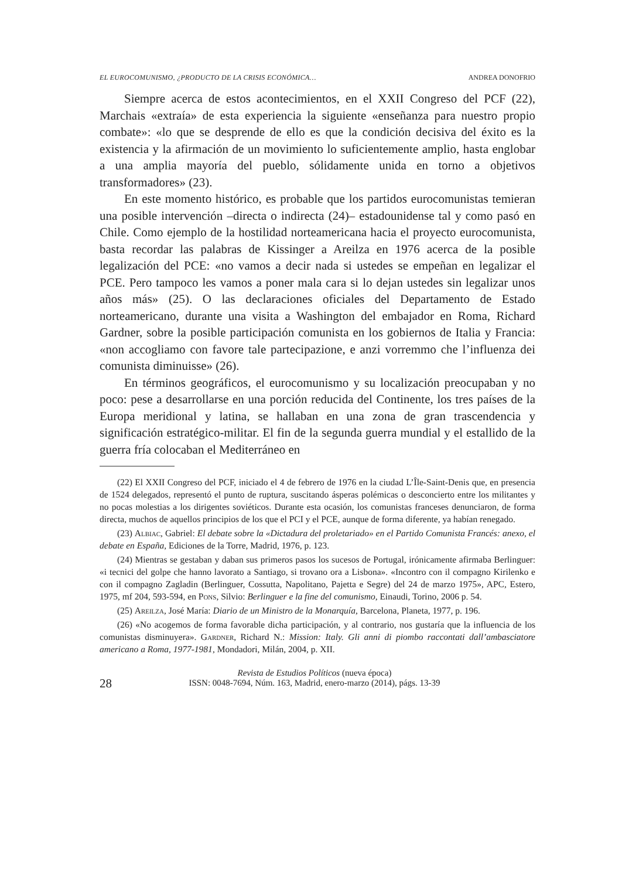EL EUROCOMUNISMO, ¿PRODUCTO DE LA CRISIS ECONÓMICA… ANDREA DONOFRIO
Siempre acerca de estos acontecimientos, en el XXII Congreso del PCF (22), Marchais «extraía» de esta experiencia la siguiente «enseñanza para nuestro propio combate»: «lo que se desprende de ello es que la condición decisiva del éxito es la existencia y la afirmación de un movimiento lo suficientemente amplio, hasta englobar a una amplia mayoría del pueblo, sólidamente unida en torno a objetivos transformadores» (23).
En este momento histórico, es probable que los partidos eurocomunistas temieran una posible intervención –directa o indirecta (24)– estadounidense tal y como pasó en Chile. Como ejemplo de la hostilidad norteamericana hacia el proyecto eurocomunista, basta recordar las palabras de Kissinger a Areilza en 1976 acerca de la posible legalización del PCE: «no vamos a decir nada si ustedes se empeñan en legalizar el PCE. Pero tampoco les vamos a poner mala cara si lo dejan ustedes sin legalizar unos años más» (25). O las declaraciones oficiales del Departamento de Estado norteamericano, durante una visita a Washington del embajador en Roma, Richard Gardner, sobre la posible participación comunista en los gobiernos de Italia y Francia: «non accogliamo con favore tale partecipazione, e anzi vorremmo che l’influenza dei comunista diminuisse» (26).
En términos geográficos, el eurocomunismo y su localización preocupaban y no poco: pese a desarrollarse en una porción reducida del Continente, los tres países de la Europa meridional y latina, se hallaban en una zona de gran trascendencia y significación estratégico-militar. El fin de la segunda guerra mundial y el estallido de la guerra fría colocaban el Mediterráneo en
(22) El XXII Congreso del PCF, iniciado el 4 de febrero de 1976 en la ciudad L’Île-Saint-Denis que, en presencia de 1524 delegados, representó el punto de ruptura, suscitando ásperas polémicas o desconcierto entre los militantes y no pocas molestias a los dirigentes soviéticos. Durante esta ocasión, los comunistas franceses denunciaron, de forma directa, muchos de aquellos principios de los que el PCI y el PCE, aunque de forma diferente, ya habían renegado.
(23) Albiac, Gabriel: El debate sobre la «Dictadura del proletariado» en el Partido Comunista Francés: anexo, el debate en España, Ediciones de la Torre, Madrid, 1976, p. 123.
(24) Mientras se gestaban y daban sus primeros pasos los sucesos de Portugal, irónicamente afirmaba Berlinguer: «i tecnici del golpe che hanno lavorato a Santiago, si trovano ora a Lisbona». «Incontro con il compagno Kirilenko e con il compagno Zagladin (Berlinguer, Cossutta, Napolitano, Pajetta e Segre) del 24 de marzo 1975», APC, Estero, 1975, mf 204, 593-594, en Pons, Silvio: Berlinguer e la fine del comunismo, Einaudi, Torino, 2006 p. 54.
(25) Areilza, José María: Diario de un Ministro de la Monarquía, Barcelona, Planeta, 1977, p. 196.
(26) «No acogemos de forma favorable dicha participación, y al contrario, nos gustaría que la influencia de los comunistas disminuyera». Gardner, Richard N.: Mission: Italy. Gli anni di piombo raccontati dall’ambasciatore americano a Roma, 1977-1981, Mondadori, Milán, 2004, p. XII.
28
Revista de Estudios Políticos (nueva época)
ISSN: 0048-7694, Núm. 163, Madrid, enero-marzo (2014), págs. 13-39